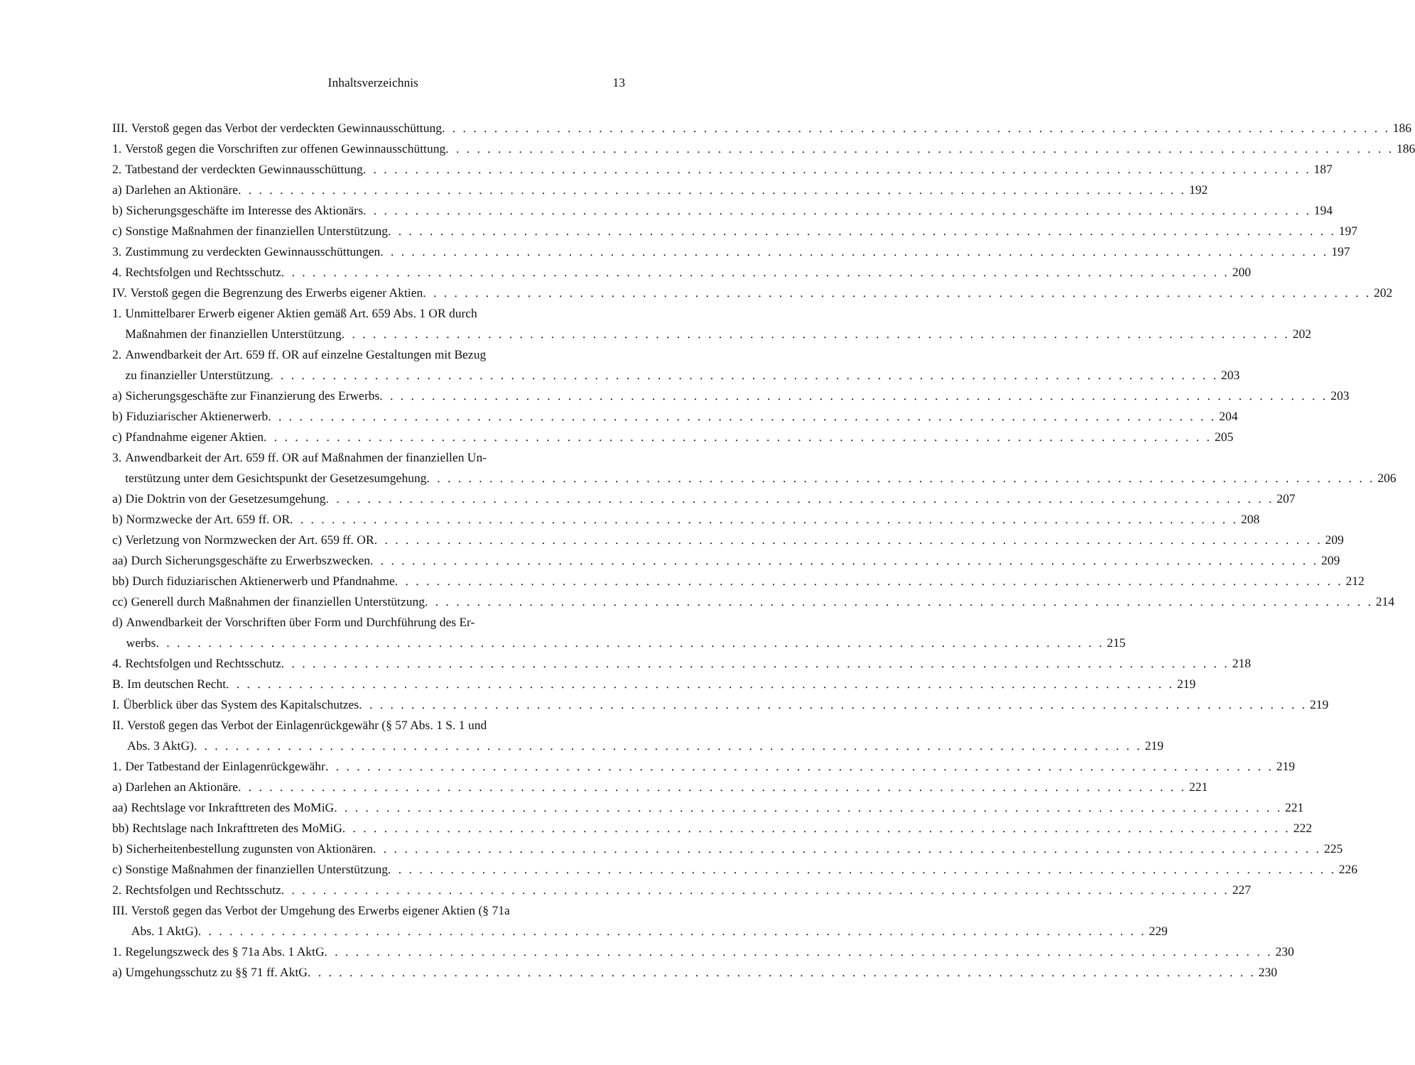Inhaltsverzeichnis 13
III. Verstoß gegen das Verbot der verdeckten Gewinnausschüttung 186
1. Verstoß gegen die Vorschriften zur offenen Gewinnausschüttung 186
2. Tatbestand der verdeckten Gewinnausschüttung 187
a) Darlehen an Aktionäre 192
b) Sicherungsgeschäfte im Interesse des Aktionärs 194
c) Sonstige Maßnahmen der finanziellen Unterstützung 197
3. Zustimmung zu verdeckten Gewinnausschüttungen 197
4. Rechtsfolgen und Rechtsschutz 200
IV. Verstoß gegen die Begrenzung des Erwerbs eigener Aktien 202
1. Unmittelbarer Erwerb eigener Aktien gemäß Art. 659 Abs. 1 OR durch
Maßnahmen der finanziellen Unterstützung 202
2. Anwendbarkeit der Art. 659 ff. OR auf einzelne Gestaltungen mit Bezug
zu finanzieller Unterstützung 203
a) Sicherungsgeschäfte zur Finanzierung des Erwerbs 203
b) Fiduziarischer Aktienerwerb 204
c) Pfandnahme eigener Aktien 205
3. Anwendbarkeit der Art. 659 ff. OR auf Maßnahmen der finanziellen Un-
terstützung unter dem Gesichtspunkt der Gesetzesumgehung 206
a) Die Doktrin von der Gesetzesumgehung 207
b) Normzwecke der Art. 659 ff. OR 208
c) Verletzung von Normzwecken der Art. 659 ff. OR 209
aa) Durch Sicherungsgeschäfte zu Erwerbszwecken 209
bb) Durch fiduziarischen Aktienerwerb und Pfandnahme 212
cc) Generell durch Maßnahmen der finanziellen Unterstützung 214
d) Anwendbarkeit der Vorschriften über Form und Durchführung des Er-
werbs 215
4. Rechtsfolgen und Rechtsschutz 218
B. Im deutschen Recht 219
I. Überblick über das System des Kapitalschutzes 219
II. Verstoß gegen das Verbot der Einlagenrückgewähr (§ 57 Abs. 1 S. 1 und
Abs. 3 AktG) 219
1. Der Tatbestand der Einlagenrückgewähr 219
a) Darlehen an Aktionäre 221
aa) Rechtslage vor Inkrafttreten des MoMiG 221
bb) Rechtslage nach Inkrafttreten des MoMiG 222
b) Sicherheitenbestellung zugunsten von Aktionären 225
c) Sonstige Maßnahmen der finanziellen Unterstützung 226
2. Rechtsfolgen und Rechtsschutz 227
III. Verstoß gegen das Verbot der Umgehung des Erwerbs eigener Aktien (§ 71a
Abs. 1 AktG) 229
1. Regelungszweck des § 71a Abs. 1 AktG 230
a) Umgehungsschutz zu §§ 71 ff. AktG 230